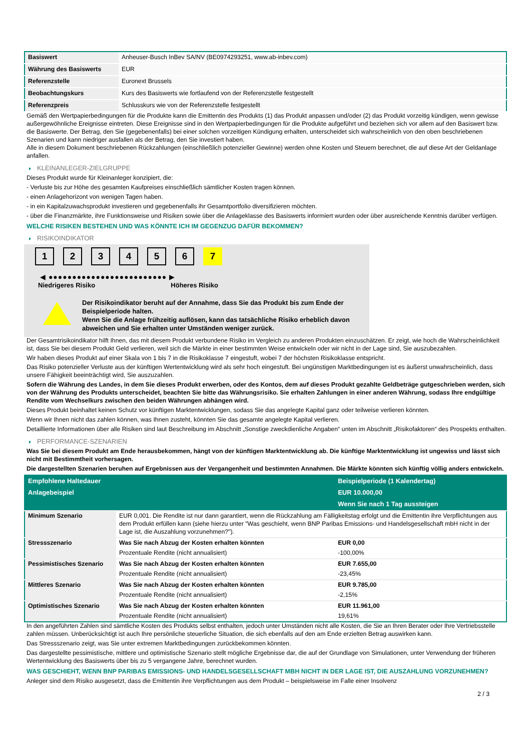| Basiswert | Anheuser-Busch InBev SA/NV (BE0974293251, www.ab-inbev.com) |
| Währung des Basiswerts | EUR |
| Referenzstelle | Euronext Brussels |
| Beobachtungskurs | Kurs des Basiswerts wie fortlaufend von der Referenzstelle festgestellt |
| Referenzpreis | Schlusskurs wie von der Referenzstelle festgestellt |
Gemäß den Wertpapierbedingungen für die Produkte kann die Emittentin des Produkts (1) das Produkt anpassen und/oder (2) das Produkt vorzeitig kündigen, wenn gewisse außergewöhnliche Ereignisse eintreten. Diese Ereignisse sind in den Wertpapierbedingungen für die Produkte aufgeführt und beziehen sich vor allem auf den Basiswert bzw. die Basiswerte. Der Betrag, den Sie (gegebenenfalls) bei einer solchen vorzeitigen Kündigung erhalten, unterscheidet sich wahrscheinlich von den oben beschriebenen Szenarien und kann niedriger ausfallen als der Betrag, den Sie investiert haben.
Alle in diesem Dokument beschriebenen Rückzahlungen (einschließlich potenzieller Gewinne) werden ohne Kosten und Steuern berechnet, die auf diese Art der Geldanlage anfallen.
KLEINANLEGER-ZIELGRUPPE
Dieses Produkt wurde für Kleinanleger konzipiert, die:
- Verluste bis zur Höhe des gesamten Kaufpreises einschließlich sämtlicher Kosten tragen können.
- einen Anlagehorizont von wenigen Tagen haben.
- in ein Kapitalzuwachsprodukt investieren und gegebenenfalls ihr Gesamtportfolio diversifizieren möchten.
- über die Finanzmärkte, ihre Funktionsweise und Risiken sowie über die Anlageklasse des Basiswerts informiert wurden oder über ausreichende Kenntnis darüber verfügen.
WELCHE RISIKEN BESTEHEN UND WAS KÖNNTE ICH IM GEGENZUG DAFÜR BEKOMMEN?
RISIKOINDIKATOR
1 2 3 4 5 6 7
◀ ●●●●●●●●●●●●●●●●●●●●●●●●● ▶
Niedrigeres Risiko Höheres Risiko
Der Risikoindikator beruht auf der Annahme, dass Sie das Produkt bis zum Ende der Beispielperiode halten.
Wenn Sie die Anlage frühzeitig auflösen, kann das tatsächliche Risiko erheblich davon abweichen und Sie erhalten unter Umständen weniger zurück.
Der Gesamtrisikoindikator hilft Ihnen, das mit diesem Produkt verbundene Risiko im Vergleich zu anderen Produkten einzuschätzen. Er zeigt, wie hoch die Wahrscheinlichkeit ist, dass Sie bei diesem Produkt Geld verlieren, weil sich die Märkte in einer bestimmten Weise entwickeln oder wir nicht in der Lage sind, Sie auszubezahlen.
Wir haben dieses Produkt auf einer Skala von 1 bis 7 in die Risikoklasse 7 eingestuft, wobei 7 der höchsten Risikoklasse entspricht.
Das Risiko potenzieller Verluste aus der künftigen Wertentwicklung wird als sehr hoch eingestuft. Bei ungünstigen Marktbedingungen ist es äußerst unwahrscheinlich, dass unsere Fähigkeit beeinträchtigt wird, Sie auszuzahlen.
Sofern die Währung des Landes, in dem Sie dieses Produkt erwerben, oder des Kontos, dem auf dieses Produkt gezahlte Geldbeträge gutgeschrieben werden, sich von der Währung des Produkts unterscheidet, beachten Sie bitte das Währungsrisiko. Sie erhalten Zahlungen in einer anderen Währung, sodass Ihre endgültige Rendite vom Wechselkurs zwischen den beiden Währungen abhängen wird.
Dieses Produkt beinhaltet keinen Schutz vor künftigen Marktentwicklungen, sodass Sie das angelegte Kapital ganz oder teilweise verlieren könnten.
Wenn wir Ihnen nicht das zahlen können, was Ihnen zusteht, könnten Sie das gesamte angelegte Kapital verlieren.
Detaillierte Informationen über alle Risiken sind laut Beschreibung im Abschnitt „Sonstige zweckdienliche Angaben“ unten im Abschnitt „Risikofaktoren“ des Prospekts enthalten.
PERFORMANCE-SZENARIEN
Was Sie bei diesem Produkt am Ende herausbekommen, hängt von der künftigen Marktentwicklung ab. Die künftige Marktentwicklung ist ungewiss und lässt sich nicht mit Bestimmtheit vorhersagen.
Die dargestellten Szenarien beruhen auf Ergebnissen aus der Vergangenheit und bestimmten Annahmen. Die Märkte könnten sich künftig völlig anders entwickeln.
| Empfohlene Haltedauer | | Beispielperiode (1 Kalendertag) |
| --- | --- | --- |
| Anlagebeispiel | | EUR 10.000,00 |
| | | Wenn Sie nach 1 Tag aussteigen |
| Minimum Szenario | EUR 0,001. Die Rendite ist nur dann garantiert, wenn die Rückzahlung am Fälligkeitstag erfolgt und die Emittentin ihre Verpflichtungen aus dem Produkt erfüllen kann (siehe hierzu unter "Was geschieht, wenn BNP Paribas Emissions- und Handelsgesellschaft mbH nicht in der Lage ist, die Auszahlung vorzunehmen?"). | |
| Stressszenario | Was Sie nach Abzug der Kosten erhalten könnten | EUR 0,00 |
| | Prozentuale Rendite (nicht annualisiert) | -100,00% |
| Pessimistisches Szenario | Was Sie nach Abzug der Kosten erhalten könnten | EUR 7.655,00 |
| | Prozentuale Rendite (nicht annualisiert) | -23,45% |
| Mittleres Szenario | Was Sie nach Abzug der Kosten erhalten könnten | EUR 9.785,00 |
| | Prozentuale Rendite (nicht annualisiert) | -2,15% |
| Optimistisches Szenario | Was Sie nach Abzug der Kosten erhalten könnten | EUR 11.961,00 |
| | Prozentuale Rendite (nicht annualisiert) | 19,61% |
In den angeführten Zahlen sind sämtliche Kosten des Produkts selbst enthalten, jedoch unter Umständen nicht alle Kosten, die Sie an Ihren Berater oder Ihre Vertriebsstelle zahlen müssen. Unberücksichtigt ist auch Ihre persönliche steuerliche Situation, die sich ebenfalls auf den am Ende erzielten Betrag auswirken kann.
Das Stressszenario zeigt, was Sie unter extremen Marktbedingungen zurückbekommen könnten.
Das dargestellte pessimistische, mittlere und optimistische Szenario stellt mögliche Ergebnisse dar, die auf der Grundlage von Simulationen, unter Verwendung der früheren Wertentwicklung des Basiswerts über bis zu 5 vergangene Jahre, berechnet wurden.
WAS GESCHIEHT, WENN BNP PARIBAS EMISSIONS- UND HANDELSGESELLSCHAFT MBH NICHT IN DER LAGE IST, DIE AUSZAHLUNG VORZUNEHMEN?
Anleger sind dem Risiko ausgesetzt, dass die Emittentin ihre Verpflichtungen aus dem Produkt – beispielsweise im Falle einer Insolvenz
2 / 3